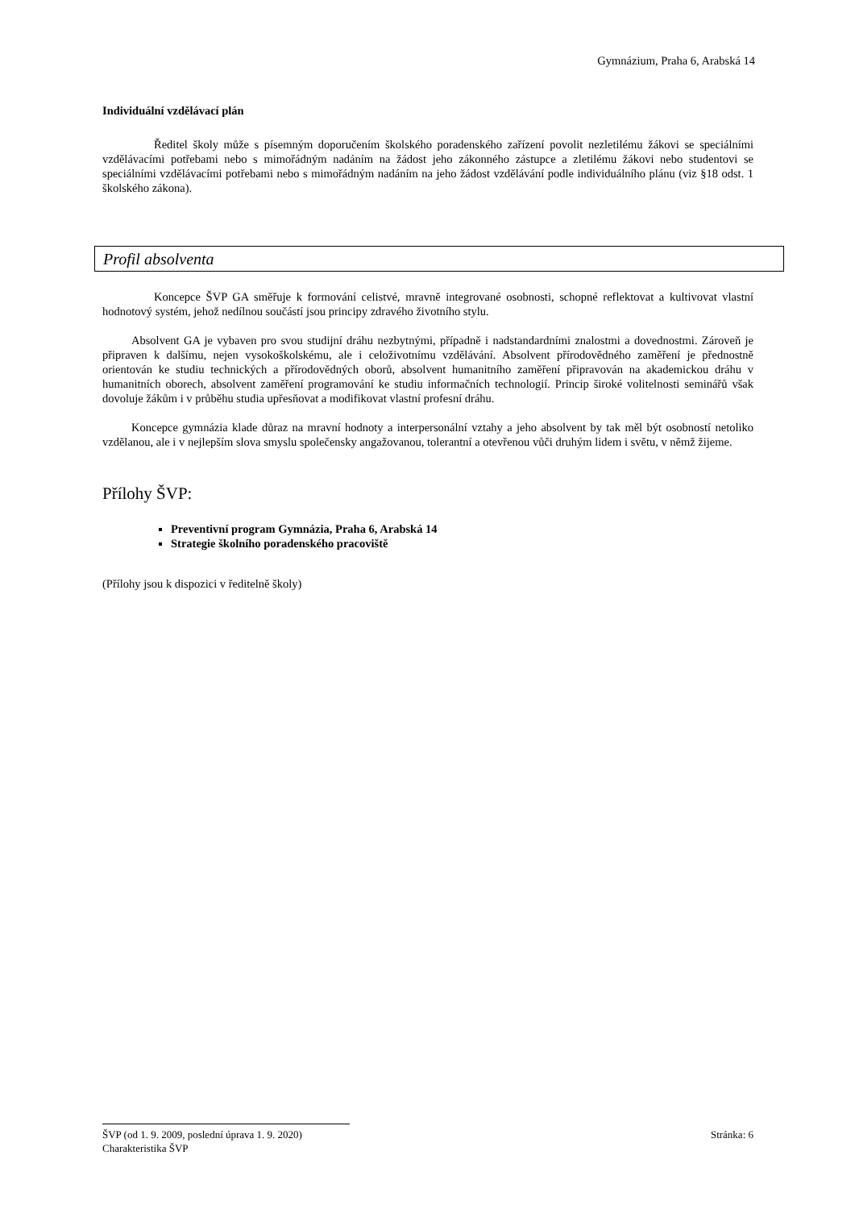Gymnázium, Praha 6, Arabská 14
Individuální vzdělávací plán
Ředitel školy může s písemným doporučením školského poradenského zařízení povolit nezletilému žákovi se speciálními vzdělávacími potřebami nebo s mimořádným nadáním na žádost jeho zákonného zástupce a zletilému žákovi nebo studentovi se speciálními vzdělávacími potřebami nebo s mimořádným nadáním na jeho žádost vzdělávání podle individuálního plánu (viz §18 odst. 1 školského zákona).
Profil absolventa
Koncepce ŠVP GA směřuje k formování celistvé, mravně integrované osobnosti, schopné reflektovat a kultivovat vlastní hodnotový systém, jehož nedílnou součástí jsou principy zdravého životního stylu.
Absolvent GA je vybaven pro svou studijní dráhu nezbytnými, případně i nadstandardními znalostmi a dovednostmi. Zároveň je připraven k dalšímu, nejen vysokoškolskému, ale i celoživotnímu vzdělávání. Absolvent přírodovědného zaměření je přednostně orientován ke studiu technických a přírodovědných oborů, absolvent humanitního zaměření připravován na akademickou dráhu v humanitních oborech, absolvent zaměření programování ke studiu informačních technologií. Princip široké volitelnosti seminářů však dovoluje žákům i v průběhu studia upřesňovat a modifikovat vlastní profesní dráhu.
Koncepce gymnázia klade důraz na mravní hodnoty a interpersonální vztahy a jeho absolvent by tak měl být osobností netoliko vzdělanou, ale i v nejlepším slova smyslu společensky angažovanou, tolerantní a otevřenou vůči druhým lidem i světu, v němž žijeme.
Přílohy ŠVP:
Preventivní program Gymnázia, Praha 6, Arabská 14
Strategie školního poradenského pracoviště
(Přílohy jsou k dispozici v ředitelně školy)
ŠVP (od 1. 9. 2009, poslední úprava 1. 9. 2020) Stránka: 6
Charakteristika ŠVP